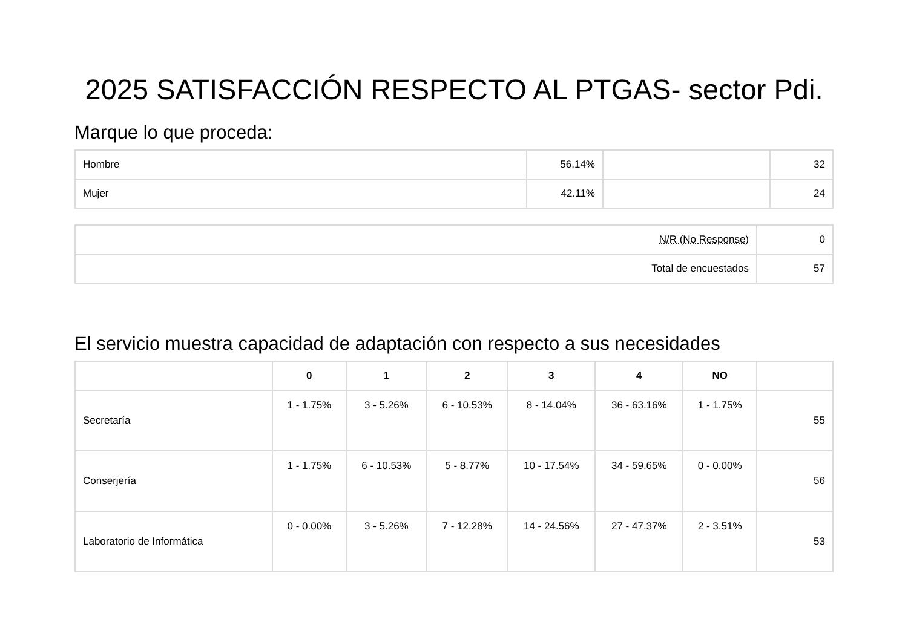2025 SATISFACCIÓN RESPECTO AL PTGAS- sector Pdi.
Marque lo que proceda:
| Hombre | 56.14% | | 32 |
| Mujer | 42.11% | | 24 |
| N/R (No Response) | 0 |
| Total de encuestados | 57 |
El servicio muestra capacidad de adaptación con respecto a sus necesidades
| | 0 | 1 | 2 | 3 | 4 | NO | |
| --- | --- | --- | --- | --- | --- | --- | --- |
| Secretaría | 1 - 1.75% | 3 - 5.26% | 6 - 10.53% | 8 - 14.04% | 36 - 63.16% | 1 - 1.75% | 55 |
| Conserjería | 1 - 1.75% | 6 - 10.53% | 5 - 8.77% | 10 - 17.54% | 34 - 59.65% | 0 - 0.00% | 56 |
| Laboratorio de Informática | 0 - 0.00% | 3 - 5.26% | 7 - 12.28% | 14 - 24.56% | 27 - 47.37% | 2 - 3.51% | 53 |